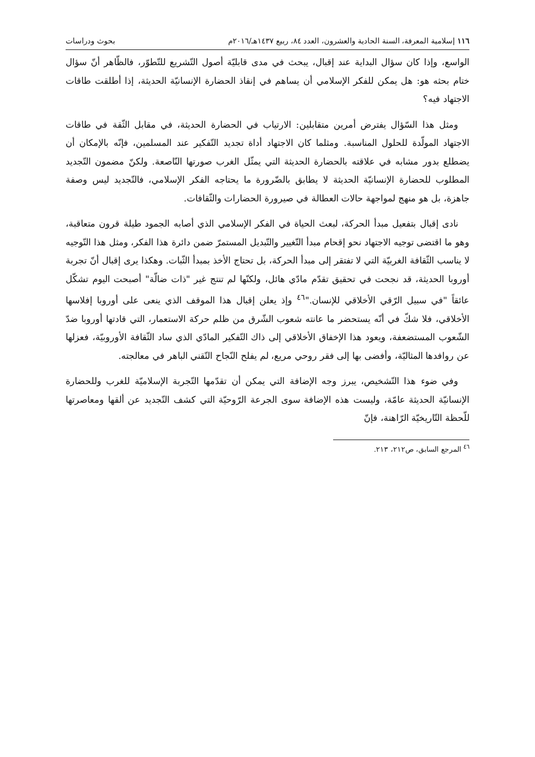١١٦ إسلامية المعرفة، السنة الحادية والعشرون، العدد ٨٤، ربيع ١٤٣٧هـ/٢٠١٦م بحوث ودراسات
الواسع، وإذا كان سؤال البداية عند إقبال، يبحث في مدى قابليّة أصول التّشريع للتّطوّر، فالظّاهر أنّ سؤال ختام بحثه هو: هل يمكن للفكر الإسلامي أن يساهم في إنقاذ الحضارة الإنسانيّة الحديثة، إذا أطلقت طاقات الاجتهاد فيه؟
ومثل هذا السّؤال يفترض أمرين متقابلين: الارتياب في الحضارة الحديثة، في مقابل الثّقة في طاقات الاجتهاد المولّدة للحلول المناسبة. ومثلما كان الاجتهاد أداة تجديد التّفكير عند المسلمين، فإنّه بالإمكان أن يضطلع بدور مشابه في علاقته بالحضارة الحديثة التي يمثّل الغرب صورتها النّاصعة. ولكنّ مضمون التّجديد المطلوب للحضارة الإنسانيّة الحديثة لا يطابق بالضّرورة ما يحتاجه الفكر الإسلامي، فالتّجديد ليس وصفة جاهزة، بل هو منهج لمواجهة حالات العطالة في صيرورة الحضارات والثّقافات.
نادى إقبال بتفعيل مبدأ الحركة، لبعث الحياة في الفكر الإسلامي الذي أصابه الجمود طيلة قرون متعاقبة، وهو ما اقتضى توجيه الاجتهاد نحو إقحام مبدأ التّغيير والتّبديل المستمرّ ضمن دائرة هذا الفكر، ومثل هذا التّوجيه لا يناسب الثّقافة الغربيّة التي لا تفتقر إلى مبدأ الحركة، بل تحتاج الأخذ بمبدأ الثّبات. وهكذا يرى إقبال أنّ تجربة أوروبا الحديثة، قد نجحت في تحقيق تقدّم مادّي هائل، ولكنّها لم تنتج غير "ذات ضالّة" أصبحت اليوم تشكّل عائقاً "في سبيل الرّقي الأخلاقي للإنسان."<sup>٤٦</sup> وإذ يعلن إقبال هذا الموقف الذي ينعى على أوروبا إفلاسها الأخلاقي، فلا شكّ في أنّه يستحضر ما عانته شعوب الشّرق من ظلم حركة الاستعمار، التي قادتها أوروبا ضدّ الشّعوب المستضعفة، ويعود هذا الإخفاق الأخلاقي إلى ذاك التّفكير المادّي الذي ساد الثّقافة الأوروبيّة، فعزلها عن روافدها المثاليّة، وأفضى بها إلى فقر روحي مريع، لم يفلح النّجاح التّقني الباهر في معالجته.
وفي ضوء هذا التّشخيص، يبرز وجه الإضافة التي يمكن أن تقدّمها التّجربة الإسلاميّة للغرب وللحضارة الإنسانيّة الحديثة عامّة، وليست هذه الإضافة سوى الجرعة الرّوحيّة التي كشف التّجديد عن ألقها ومعاصرتها للّحظة التّاريخيّة الرّاهنة، فإنّ
<sup>٤٦</sup> المرجع السابق، ص٢١٢، ٢١٣.